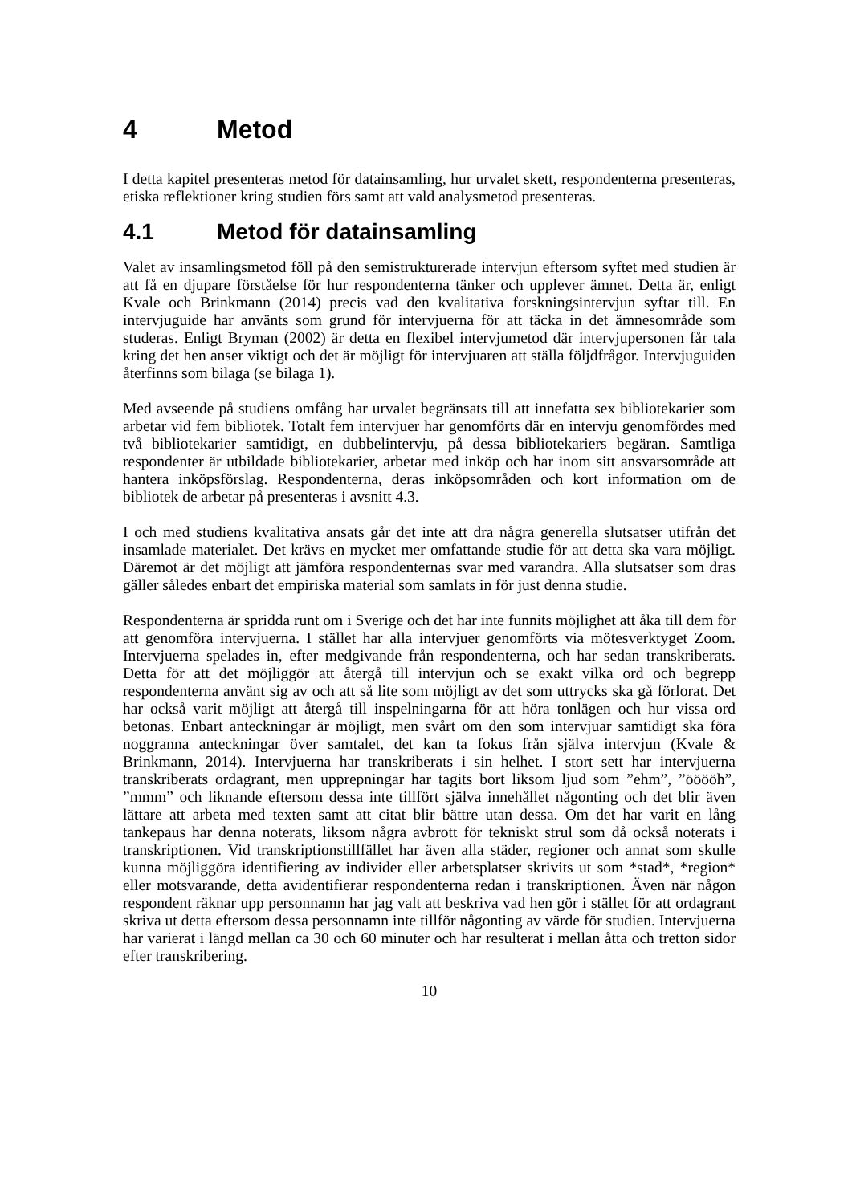4 Metod
I detta kapitel presenteras metod för datainsamling, hur urvalet skett, respondenterna presenteras, etiska reflektioner kring studien förs samt att vald analysmetod presenteras.
4.1 Metod för datainsamling
Valet av insamlingsmetod föll på den semistrukturerade intervjun eftersom syftet med studien är att få en djupare förståelse för hur respondenterna tänker och upplever ämnet. Detta är, enligt Kvale och Brinkmann (2014) precis vad den kvalitativa forskningsintervjun syftar till. En intervjuguide har använts som grund för intervjuerna för att täcka in det ämnesområde som studeras. Enligt Bryman (2002) är detta en flexibel intervjumetod där intervjupersonen får tala kring det hen anser viktigt och det är möjligt för intervjuaren att ställa följdfrågor. Intervjuguiden återfinns som bilaga (se bilaga 1).
Med avseende på studiens omfång har urvalet begränsats till att innefatta sex bibliotekarier som arbetar vid fem bibliotek. Totalt fem intervjuer har genomförts där en intervju genomfördes med två bibliotekarier samtidigt, en dubbelintervju, på dessa bibliotekariers begäran. Samtliga respondenter är utbildade bibliotekarier, arbetar med inköp och har inom sitt ansvarsområde att hantera inköpsförslag. Respondenterna, deras inköpsområden och kort information om de bibliotek de arbetar på presenteras i avsnitt 4.3.
I och med studiens kvalitativa ansats går det inte att dra några generella slutsatser utifrån det insamlade materialet. Det krävs en mycket mer omfattande studie för att detta ska vara möjligt. Däremot är det möjligt att jämföra respondenternas svar med varandra. Alla slutsatser som dras gäller således enbart det empiriska material som samlats in för just denna studie.
Respondenterna är spridda runt om i Sverige och det har inte funnits möjlighet att åka till dem för att genomföra intervjuerna. I stället har alla intervjuer genomförts via mötesverktyget Zoom. Intervjuerna spelades in, efter medgivande från respondenterna, och har sedan transkriberats. Detta för att det möjliggör att återgå till intervjun och se exakt vilka ord och begrepp respondenterna använt sig av och att så lite som möjligt av det som uttrycks ska gå förlorat. Det har också varit möjligt att återgå till inspelningarna för att höra tonlägen och hur vissa ord betonas. Enbart anteckningar är möjligt, men svårt om den som intervjuar samtidigt ska föra noggranna anteckningar över samtalet, det kan ta fokus från själva intervjun (Kvale & Brinkmann, 2014). Intervjuerna har transkriberats i sin helhet. I stort sett har intervjuerna transkriberats ordagrant, men upprepningar har tagits bort liksom ljud som ”ehm”, ”ööööh”, ”mmm” och liknande eftersom dessa inte tillfört själva innehållet någonting och det blir även lättare att arbeta med texten samt att citat blir bättre utan dessa. Om det har varit en lång tankepaus har denna noterats, liksom några avbrott för tekniskt strul som då också noterats i transkriptionen. Vid transkriptionstillfället har även alla städer, regioner och annat som skulle kunna möjliggöra identifiering av individer eller arbetsplatser skrivits ut som *stad*, *region* eller motsvarande, detta avidentifierar respondenterna redan i transkriptionen. Även när någon respondent räknar upp personnamn har jag valt att beskriva vad hen gör i stället för att ordagrant skriva ut detta eftersom dessa personnamn inte tillför någonting av värde för studien. Intervjuerna har varierat i längd mellan ca 30 och 60 minuter och har resulterat i mellan åtta och tretton sidor efter transkribering.
10